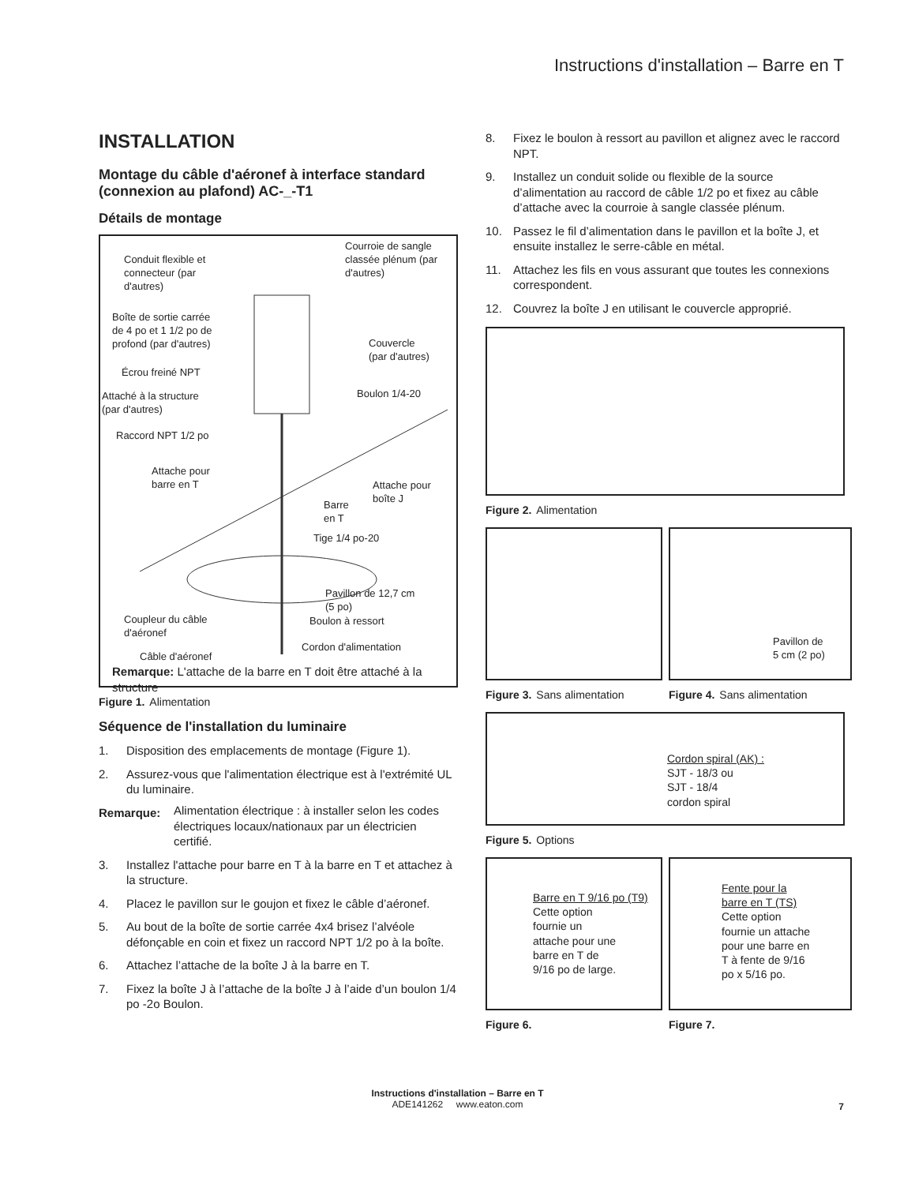Instructions d'installation – Barre en T
INSTALLATION
Montage du câble d'aéronef à interface standard (connexion au plafond) AC-_-T1
Détails de montage
Conduit flexible et
connecteur (par
d'autres)
Courroie de sangle
classée plénum (par
d'autres)
Boîte de sortie carrée
de 4 po et 1 1/2 po de
profond (par d'autres)
Couvercle
(par d'autres)
Écrou freiné NPT
Attaché à la structure
(par d'autres)
Boulon 1/4-20
Raccord NPT 1/2 po
Attache pour
barre en T
Attache pour
boîte J
Barre
en T
Tige 1/4 po-20
Pavillon de 12,7 cm
(5 po)
Coupleur du câble
d'aéronef
Boulon à ressort
Cordon d'alimentation
Câble d'aéronef
Remarque: L'attache de la barre en T doit être attaché à la structure
Figure 1. Alimentation
Séquence de l'installation du luminaire
1. Disposition des emplacements de montage (Figure 1).
2. Assurez-vous que l'alimentation électrique est à l'extrémité UL du luminaire.
Remarque:
Alimentation électrique : à installer selon les codes électriques locaux/nationaux par un électricien certifié.
3. Installez l'attache pour barre en T à la barre en T et attachez à la structure.
4. Placez le pavillon sur le goujon et fixez le câble d’aéronef.
5. Au bout de la boîte de sortie carrée 4x4 brisez l’alvéole défonçable en coin et fixez un raccord NPT 1/2 po à la boîte.
6. Attachez l’attache de la boîte J à la barre en T.
7. Fixez la boîte J à l’attache de la boîte J à l’aide d’un boulon 1/4 po -2o Boulon.
8. Fixez le boulon à ressort au pavillon et alignez avec le raccord NPT.
9. Installez un conduit solide ou flexible de la source d’alimentation au raccord de câble 1/2 po et fixez au câble d’attache avec la courroie à sangle classée plénum.
10. Passez le fil d’alimentation dans le pavillon et la boîte J, et ensuite installez le serre-câble en métal.
11. Attachez les fils en vous assurant que toutes les connexions correspondent.
12. Couvrez la boîte J en utilisant le couvercle approprié.
Figure 2. Alimentation
Figure 3. Sans alimentation
Pavillon de
5 cm (2 po)
Figure 4. Sans alimentation
Cordon spiral (AK) :
SJT - 18/3 ou
SJT - 18/4
cordon spiral
Figure 5. Options
Barre en T 9/16 po (T9)
Cette option
fournie un
attache pour une
barre en T de
9/16 po de large.
Figure 6.
Fente pour la
barre en T (TS)
Cette option
fournie un attache
pour une barre en
T à fente de 9/16
po x 5/16 po.
Figure 7.
Instructions d'installation – Barre en T
ADE141262 www.eaton.com
7